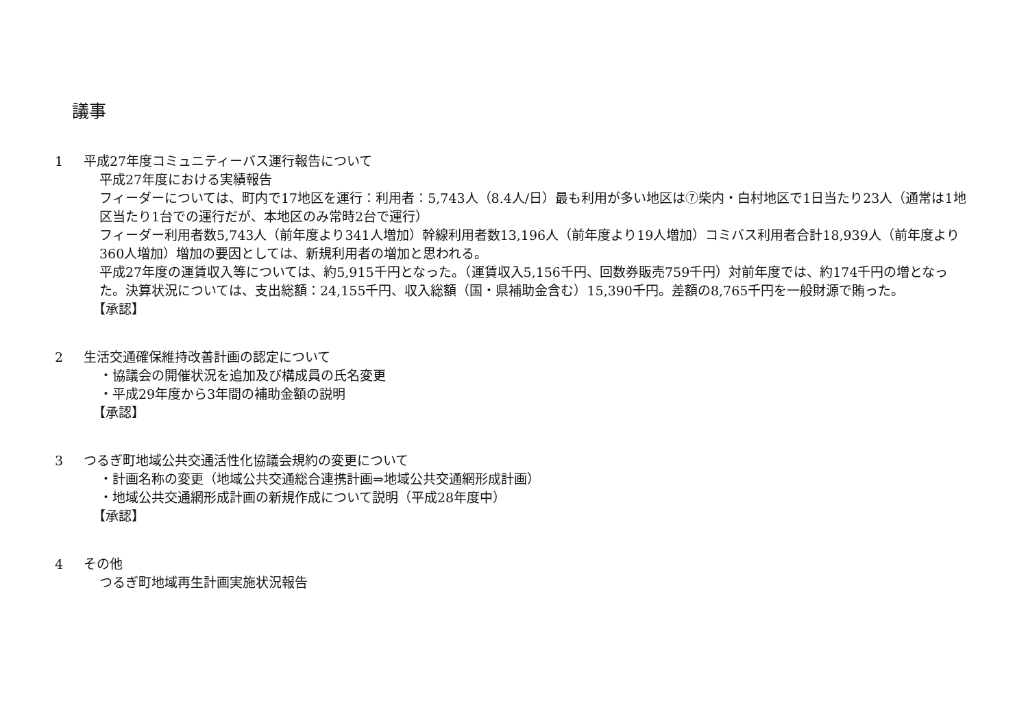議事
1 平成27年度コミュニティーバス運行報告について
平成27年度における実績報告
フィーダーについては、町内で17地区を運行：利用者：5,743人（8.4人/日）最も利用が多い地区は⑦柴内・白村地区で1日当たり23人（通常は1地区当たり1台での運行だが、本地区のみ常時2台で運行）
フィーダー利用者数5,743人（前年度より341人増加）幹線利用者数13,196人（前年度より19人増加）コミバス利用者合計18,939人（前年度より360人増加）増加の要因としては、新規利用者の増加と思われる。
平成27年度の運賃収入等については、約5,915千円となった。（運賃収入5,156千円、回数券販売759千円）対前年度では、約174千円の増となった。決算状況については、支出総額：24,155千円、収入総額（国・県補助金含む）15,390千円。差額の8,765千円を一般財源で賄った。
【承認】
2 生活交通確保維持改善計画の認定について
・協議会の開催状況を追加及び構成員の氏名変更
・平成29年度から3年間の補助金額の説明
【承認】
3 つるぎ町地域公共交通活性化協議会規約の変更について
・計画名称の変更（地域公共交通総合連携計画⇒地域公共交通網形成計画）
・地域公共交通網形成計画の新規作成について説明（平成28年度中）
【承認】
4 その他
つるぎ町地域再生計画実施状況報告